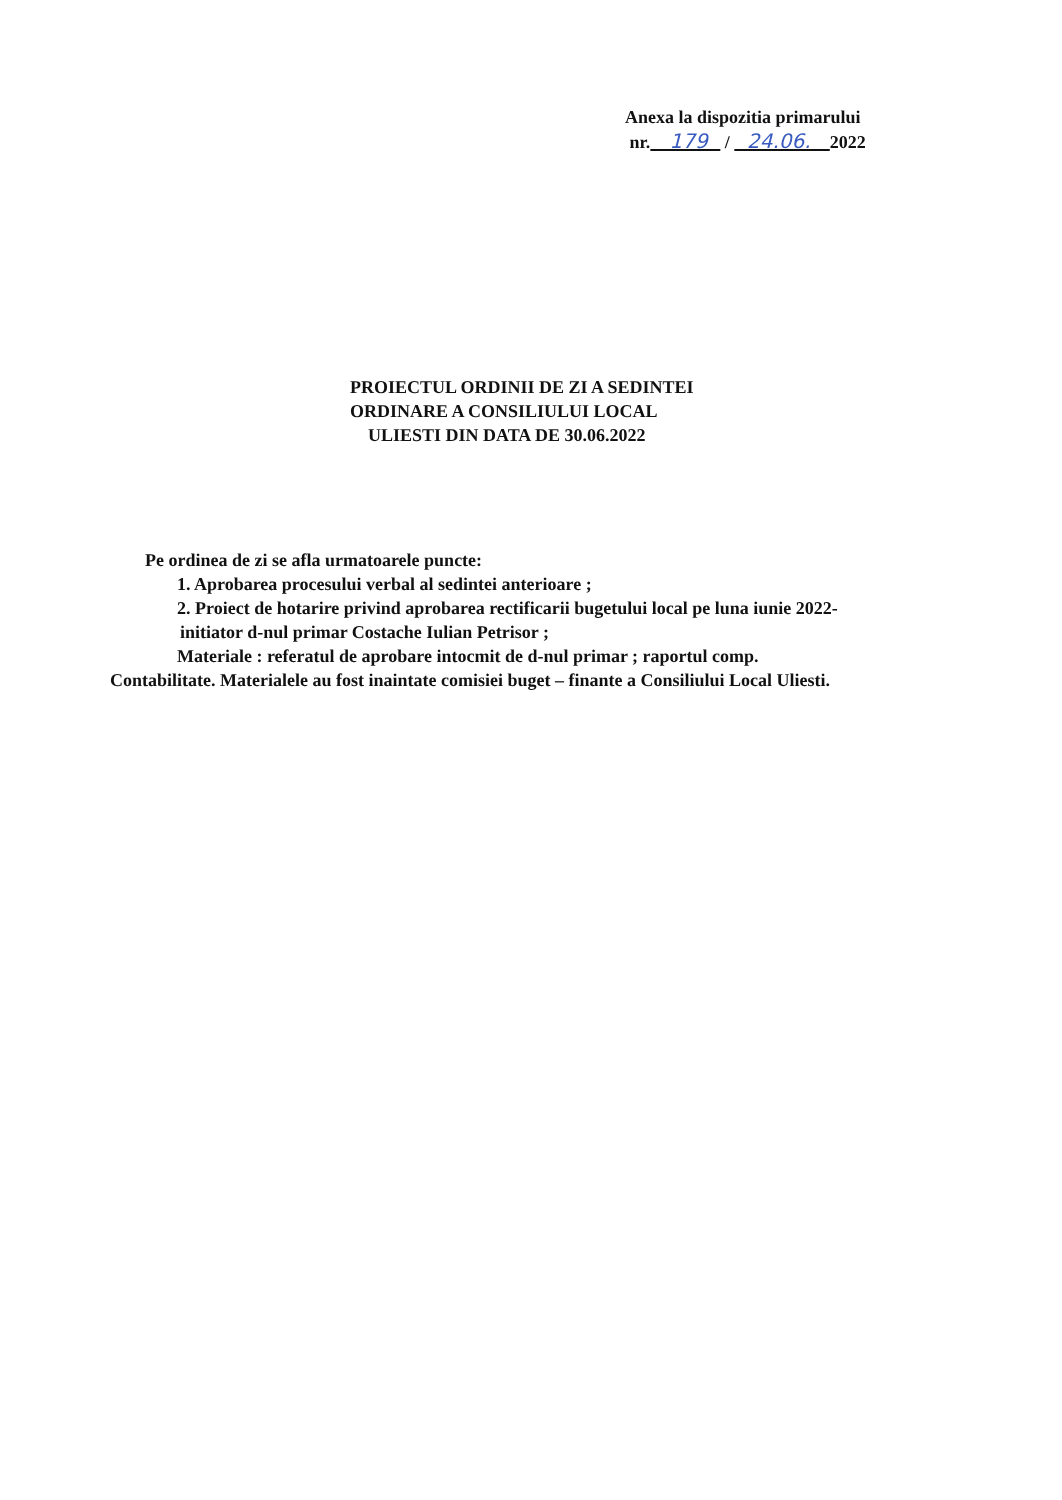Anexa la dispozitia primarului
nr. 179 / 24.06. 2022
PROIECTUL ORDINII DE ZI A SEDINTEI
ORDINARE A CONSILIULUI LOCAL
ULIESTI DIN DATA DE 30.06.2022
Pe ordinea de zi se afla urmatoarele puncte:
1. Aprobarea procesului verbal al sedintei anterioare ;
2. Proiect de hotarire privind aprobarea rectificarii bugetului local pe luna iunie 2022-
initiator d-nul primar Costache Iulian Petrisor ;
Materiale : referatul de aprobare intocmit de d-nul primar ; raportul comp.
Contabilitate. Materialele au fost inaintate comisiei buget – finante a Consiliului Local Uliesti.